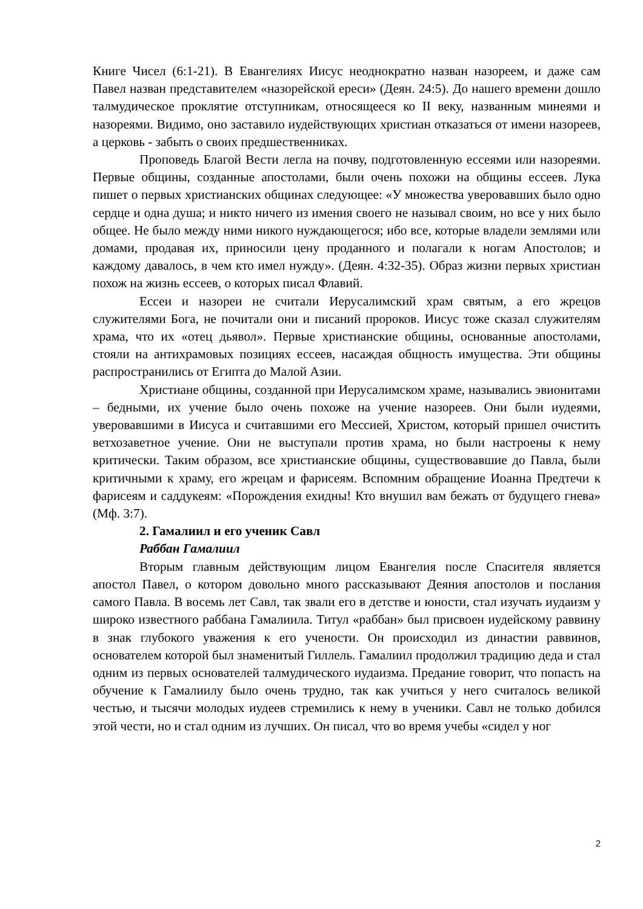Книге Чисел (6:1-21). В Евангелиях Иисус неоднократно назван назореем, и даже сам Павел назван представителем «назорейской ереси» (Деян. 24:5). До нашего времени дошло талмудическое проклятие отступникам, относящееся ко II веку, названным минеями и назореями. Видимо, оно заставило иудействующих христиан отказаться от имени назореев, а церковь - забыть о своих предшественниках.
Проповедь Благой Вести легла на почву, подготовленную ессеями или назореями. Первые общины, созданные апостолами, были очень похожи на общины ессеев. Лука пишет о первых христианских общинах следующее: «У множества уверовавших было одно сердце и одна душа; и никто ничего из имения своего не называл своим, но все у них было общее. Не было между ними никого нуждающегося; ибо все, которые владели землями или домами, продавая их, приносили цену проданного и полагали к ногам Апостолов; и каждому давалось, в чем кто имел нужду». (Деян. 4:32-35). Образ жизни первых христиан похож на жизнь ессеев, о которых писал Флавий.
Ессеи и назореи не считали Иерусалимский храм святым, а его жрецов служителями Бога, не почитали они и писаний пророков. Иисус тоже сказал служителям храма, что их «отец дьявол». Первые христианские общины, основанные апостолами, стояли на антихрамовых позициях ессеев, насаждая общность имущества. Эти общины распространились от Египта до Малой Азии.
Христиане общины, созданной при Иерусалимском храме, назывались эвионитами – бедными, их учение было очень похоже на учение назореев. Они были иудеями, уверовавшими в Иисуса и считавшими его Мессией, Христом, который пришел очистить ветхозаветное учение. Они не выступали против храма, но были настроены к нему критически. Таким образом, все христианские общины, существовавшие до Павла, были критичными к храму, его жрецам и фарисеям. Вспомним обращение Иоанна Предтечи к фарисеям и саддукеям: «Порождения ехидны! Кто внушил вам бежать от будущего гнева» (Мф. 3:7).
2. Гамалиил и его ученик Савл
Раббан Гамалиил
Вторым главным действующим лицом Евангелия после Спасителя является апостол Павел, о котором довольно много рассказывают Деяния апостолов и послания самого Павла. В восемь лет Савл, так звали его в детстве и юности, стал изучать иудаизм у широко известного раббана Гамалиила. Титул «раббан» был присвоен иудейскому раввину в знак глубокого уважения к его учености. Он происходил из династии раввинов, основателем которой был знаменитый Гиллель. Гамалиил продолжил традицию деда и стал одним из первых основателей талмудического иудаизма. Предание говорит, что попасть на обучение к Гамалиилу было очень трудно, так как учиться у него считалось великой честью, и тысячи молодых иудеев стремились к нему в ученики. Савл не только добился этой чести, но и стал одним из лучших. Он писал, что во время учебы «сидел у ног
2